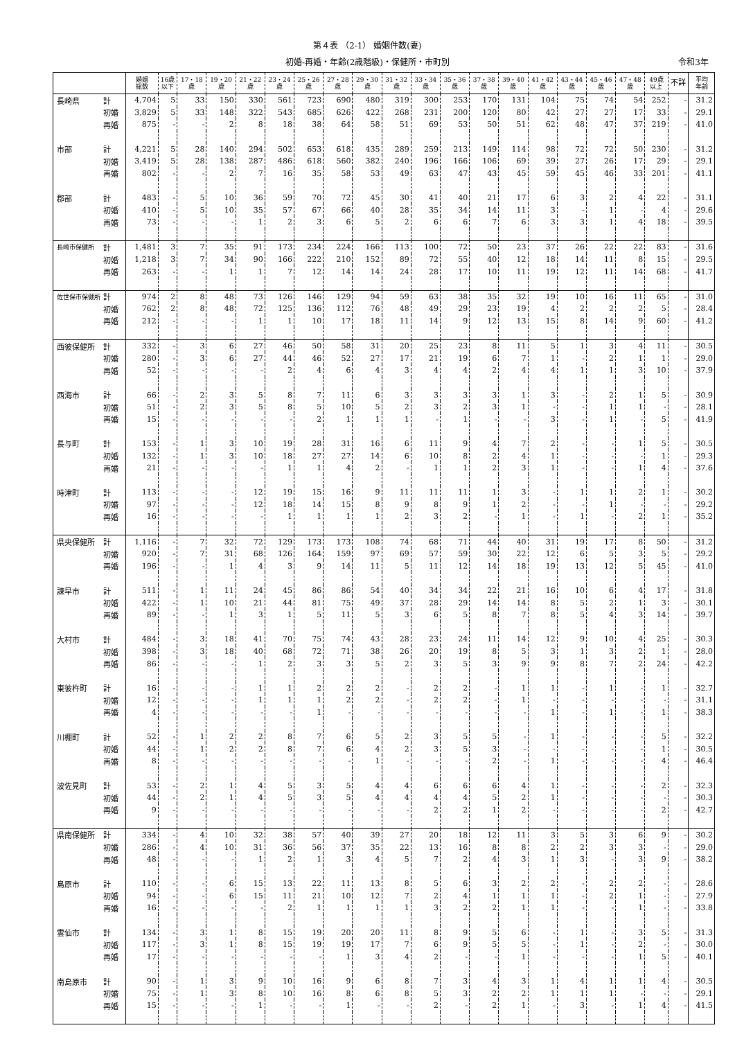第４表 （2-1） 婚姻件数(妻)
初婚-再婚・年齢(2歳階級)・保健所・市町別 令和3年
| | | 婚姻 総数 | 16歳 以下 | 17・18 歳 | 19・20 歳 | 21・22 歳 | 23・24 歳 | 25・26 歳 | 27・28 歳 | 29・30 歳 | 31・32 歳 | 33・34 歳 | 35・36 歳 | 37・38 歳 | 39・40 歳 | 41・42 歳 | 43・44 歳 | 45・46 歳 | 47・48 歳 | 49歳 以上 | 不詳 | 平均 年齢 |
| --- | --- | --- | --- | --- | --- | --- | --- | --- | --- | --- | --- | --- | --- | --- | --- | --- | --- | --- | --- | --- | --- | --- |
| 長崎県 | 計 | 4,704 | 5 | 33 | 150 | 330 | 561 | 723 | 690 | 480 | 319 | 300 | 253 | 170 | 131 | 104 | 75 | 74 | 54 | 252 | - | 31.2 |
| | 初婚 | 3,829 | 5 | 33 | 148 | 322 | 543 | 685 | 626 | 422 | 268 | 231 | 200 | 120 | 80 | 42 | 27 | 27 | 17 | 33 | - | 29.1 |
| | 再婚 | 875 | - | - | 2 | 8 | 18 | 38 | 64 | 58 | 51 | 69 | 53 | 50 | 51 | 62 | 48 | 47 | 37 | 219 | - | 41.0 |
| 市部 | 計 | 4,221 | 5 | 28 | 140 | 294 | 502 | 653 | 618 | 435 | 289 | 259 | 213 | 149 | 114 | 98 | 72 | 72 | 50 | 230 | - | 31.2 |
| | 初婚 | 3,419 | 5 | 28 | 138 | 287 | 486 | 618 | 560 | 382 | 240 | 196 | 166 | 106 | 69 | 39 | 27 | 26 | 17 | 29 | - | 29.1 |
| | 再婚 | 802 | - | - | 2 | 7 | 16 | 35 | 58 | 53 | 49 | 63 | 47 | 43 | 45 | 59 | 45 | 46 | 33 | 201 | - | 41.1 |
| 郡部 | 計 | 483 | - | 5 | 10 | 36 | 59 | 70 | 72 | 45 | 30 | 41 | 40 | 21 | 17 | 6 | 3 | 2 | 4 | 22 | - | 31.1 |
| | 初婚 | 410 | - | 5 | 10 | 35 | 57 | 67 | 66 | 40 | 28 | 35 | 34 | 14 | 11 | 3 | - | 1 | - | 4 | - | 29.6 |
| | 再婚 | 73 | - | - | - | 1 | 2 | 3 | 6 | 5 | 2 | 6 | 6 | 7 | 6 | 3 | 3 | 1 | 4 | 18 | - | 39.5 |
| 長崎市保健所 | 計 | 1,481 | 3 | 7 | 35 | 91 | 173 | 234 | 224 | 166 | 113 | 100 | 72 | 50 | 23 | 37 | 26 | 22 | 22 | 83 | - | 31.6 |
| | 初婚 | 1,218 | 3 | 7 | 34 | 90 | 166 | 222 | 210 | 152 | 89 | 72 | 55 | 40 | 12 | 18 | 14 | 11 | 8 | 15 | - | 29.5 |
| | 再婚 | 263 | - | - | 1 | 1 | 7 | 12 | 14 | 14 | 24 | 28 | 17 | 10 | 11 | 19 | 12 | 11 | 14 | 68 | - | 41.7 |
| 佐世保市保健所 | 計 | 974 | 2 | 8 | 48 | 73 | 126 | 146 | 129 | 94 | 59 | 63 | 38 | 35 | 32 | 19 | 10 | 16 | 11 | 65 | - | 31.0 |
| | 初婚 | 762 | 2 | 8 | 48 | 72 | 125 | 136 | 112 | 76 | 48 | 49 | 29 | 23 | 19 | 4 | 2 | 2 | 2 | 5 | - | 28.4 |
| | 再婚 | 212 | - | - | - | 1 | 1 | 10 | 17 | 18 | 11 | 14 | 9 | 12 | 13 | 15 | 8 | 14 | 9 | 60 | - | 41.2 |
| 西彼保健所 | 計 | 332 | - | 3 | 6 | 27 | 46 | 50 | 58 | 31 | 20 | 25 | 23 | 8 | 11 | 5 | 1 | 3 | 4 | 11 | - | 30.5 |
| | 初婚 | 280 | - | 3 | 6 | 27 | 44 | 46 | 52 | 27 | 17 | 21 | 19 | 6 | 7 | 1 | - | 2 | 1 | 1 | - | 29.0 |
| | 再婚 | 52 | - | - | - | - | 2 | 4 | 6 | 4 | 3 | 4 | 4 | 2 | 4 | 4 | 1 | 1 | 3 | 10 | - | 37.9 |
| 西海市 | 計 | 66 | - | 2 | 3 | 5 | 8 | 7 | 11 | 6 | 3 | 3 | 3 | 3 | 1 | 3 | - | 2 | 1 | 5 | - | 30.9 |
| | 初婚 | 51 | - | 2 | 3 | 5 | 8 | 5 | 10 | 5 | 2 | 3 | 2 | 3 | 1 | - | - | 1 | 1 | - | - | 28.1 |
| | 再婚 | 15 | - | - | - | - | - | 2 | 1 | 1 | 1 | - | 1 | - | - | 3 | - | 1 | - | 5 | - | 41.9 |
| 長与町 | 計 | 153 | - | 1 | 3 | 10 | 19 | 28 | 31 | 16 | 6 | 11 | 9 | 4 | 7 | 2 | - | - | 1 | 5 | - | 30.5 |
| | 初婚 | 132 | - | 1 | 3 | 10 | 18 | 27 | 27 | 14 | 6 | 10 | 8 | 2 | 4 | 1 | - | - | - | 1 | - | 29.3 |
| | 再婚 | 21 | - | - | - | - | 1 | 1 | 4 | 2 | - | 1 | 1 | 2 | 3 | 1 | - | - | 1 | 4 | - | 37.6 |
| 時津町 | 計 | 113 | - | - | - | 12 | 19 | 15 | 16 | 9 | 11 | 11 | 11 | 1 | 3 | - | 1 | 1 | 2 | 1 | - | 30.2 |
| | 初婚 | 97 | - | - | - | 12 | 18 | 14 | 15 | 8 | 9 | 8 | 9 | 1 | 2 | - | - | 1 | - | - | - | 29.2 |
| | 再婚 | 16 | - | - | - | - | 1 | 1 | 1 | 1 | 2 | 3 | 2 | - | 1 | - | 1 | - | 2 | 1 | - | 35.2 |
| 県央保健所 | 計 | 1,116 | - | 7 | 32 | 72 | 129 | 173 | 173 | 108 | 74 | 68 | 71 | 44 | 40 | 31 | 19 | 17 | 8 | 50 | - | 31.2 |
| | 初婚 | 920 | - | 7 | 31 | 68 | 126 | 164 | 159 | 97 | 69 | 57 | 59 | 30 | 22 | 12 | 6 | 5 | 3 | 5 | - | 29.2 |
| | 再婚 | 196 | - | - | 1 | 4 | 3 | 9 | 14 | 11 | 5 | 11 | 12 | 14 | 18 | 19 | 13 | 12 | 5 | 45 | - | 41.0 |
| 諫早市 | 計 | 511 | - | 1 | 11 | 24 | 45 | 86 | 86 | 54 | 40 | 34 | 34 | 22 | 21 | 16 | 10 | 6 | 4 | 17 | - | 31.8 |
| | 初婚 | 422 | - | 1 | 10 | 21 | 44 | 81 | 75 | 49 | 37 | 28 | 29 | 14 | 14 | 8 | 5 | 2 | 1 | 3 | - | 30.1 |
| | 再婚 | 89 | - | - | 1 | 3 | 1 | 5 | 11 | 5 | 3 | 6 | 5 | 8 | 7 | 8 | 5 | 4 | 3 | 14 | - | 39.7 |
| 大村市 | 計 | 484 | - | 3 | 18 | 41 | 70 | 75 | 74 | 43 | 28 | 23 | 24 | 11 | 14 | 12 | 9 | 10 | 4 | 25 | - | 30.3 |
| | 初婚 | 398 | - | 3 | 18 | 40 | 68 | 72 | 71 | 38 | 26 | 20 | 19 | 8 | 5 | 3 | 1 | 3 | 2 | 1 | - | 28.0 |
| | 再婚 | 86 | - | - | - | 1 | 2 | 3 | 3 | 5 | 2 | 3 | 5 | 3 | 9 | 9 | 8 | 7 | 2 | 24 | - | 42.2 |
| 東彼杵町 | 計 | 16 | - | - | - | 1 | 1 | 2 | 2 | 2 | - | 2 | 2 | - | 1 | 1 | - | 1 | - | 1 | - | 32.7 |
| | 初婚 | 12 | - | - | - | 1 | 1 | 1 | 2 | 2 | - | 2 | 2 | - | 1 | - | - | - | - | - | - | 31.1 |
| | 再婚 | 4 | - | - | - | - | - | 1 | - | - | - | - | - | - | - | 1 | - | 1 | - | 1 | - | 38.3 |
| 川棚町 | 計 | 52 | - | 1 | 2 | 2 | 8 | 7 | 6 | 5 | 2 | 3 | 5 | 5 | - | 1 | - | - | - | 5 | - | 32.2 |
| | 初婚 | 44 | - | 1 | 2 | 2 | 8 | 7 | 6 | 4 | 2 | 3 | 5 | 3 | - | - | - | - | - | 1 | - | 30.5 |
| | 再婚 | 8 | - | - | - | - | - | - | - | 1 | - | - | - | 2 | - | 1 | - | - | - | 4 | - | 46.4 |
| 波佐見町 | 計 | 53 | - | 2 | 1 | 4 | 5 | 3 | 5 | 4 | 4 | 6 | 6 | 6 | 4 | 1 | - | - | - | 2 | - | 32.3 |
| | 初婚 | 44 | - | 2 | 1 | 4 | 5 | 3 | 5 | 4 | 4 | 4 | 4 | 5 | 2 | 1 | - | - | - | - | - | 30.3 |
| | 再婚 | 9 | - | - | - | - | - | - | - | - | - | 2 | 2 | 1 | 2 | - | - | - | - | 2 | - | 42.7 |
| 県南保健所 | 計 | 334 | - | 4 | 10 | 32 | 38 | 57 | 40 | 39 | 27 | 20 | 18 | 12 | 11 | 3 | 5 | 3 | 6 | 9 | - | 30.2 |
| | 初婚 | 286 | - | 4 | 10 | 31 | 36 | 56 | 37 | 35 | 22 | 13 | 16 | 8 | 8 | 2 | 2 | 3 | 3 | - | - | 29.0 |
| | 再婚 | 48 | - | - | - | 1 | 2 | 1 | 3 | 4 | 5 | 7 | 2 | 4 | 3 | 1 | 3 | - | 3 | 9 | - | 38.2 |
| 島原市 | 計 | 110 | - | - | 6 | 15 | 13 | 22 | 11 | 13 | 8 | 5 | 6 | 3 | 2 | 2 | - | 2 | 2 | - | - | 28.6 |
| | 初婚 | 94 | - | - | 6 | 15 | 11 | 21 | 10 | 12 | 7 | 2 | 4 | 1 | 1 | 1 | - | 2 | 1 | - | - | 27.9 |
| | 再婚 | 16 | - | - | - | - | 2 | 1 | 1 | 1 | 1 | 3 | 2 | 2 | 1 | 1 | - | - | 1 | - | - | 33.8 |
| 雲仙市 | 計 | 134 | - | 3 | 1 | 8 | 15 | 19 | 20 | 20 | 11 | 8 | 9 | 5 | 6 | - | 1 | - | 3 | 5 | - | 31.3 |
| | 初婚 | 117 | - | 3 | 1 | 8 | 15 | 19 | 19 | 17 | 7 | 6 | 9 | 5 | 5 | - | 1 | - | 2 | - | - | 30.0 |
| | 再婚 | 17 | - | - | - | - | - | - | 1 | 3 | 4 | 2 | - | - | 1 | - | - | - | 1 | 5 | - | 40.1 |
| 南島原市 | 計 | 90 | - | 1 | 3 | 9 | 10 | 16 | 9 | 6 | 8 | 7 | 3 | 4 | 3 | 1 | 4 | 1 | 1 | 4 | - | 30.5 |
| | 初婚 | 75 | - | 1 | 3 | 8 | 10 | 16 | 8 | 6 | 8 | 5 | 3 | 2 | 2 | 1 | 1 | 1 | - | - | - | 29.1 |
| | 再婚 | 15 | - | - | - | 1 | - | - | 1 | - | - | 2 | - | 2 | 1 | - | 3 | - | 1 | 4 | - | 41.5 |